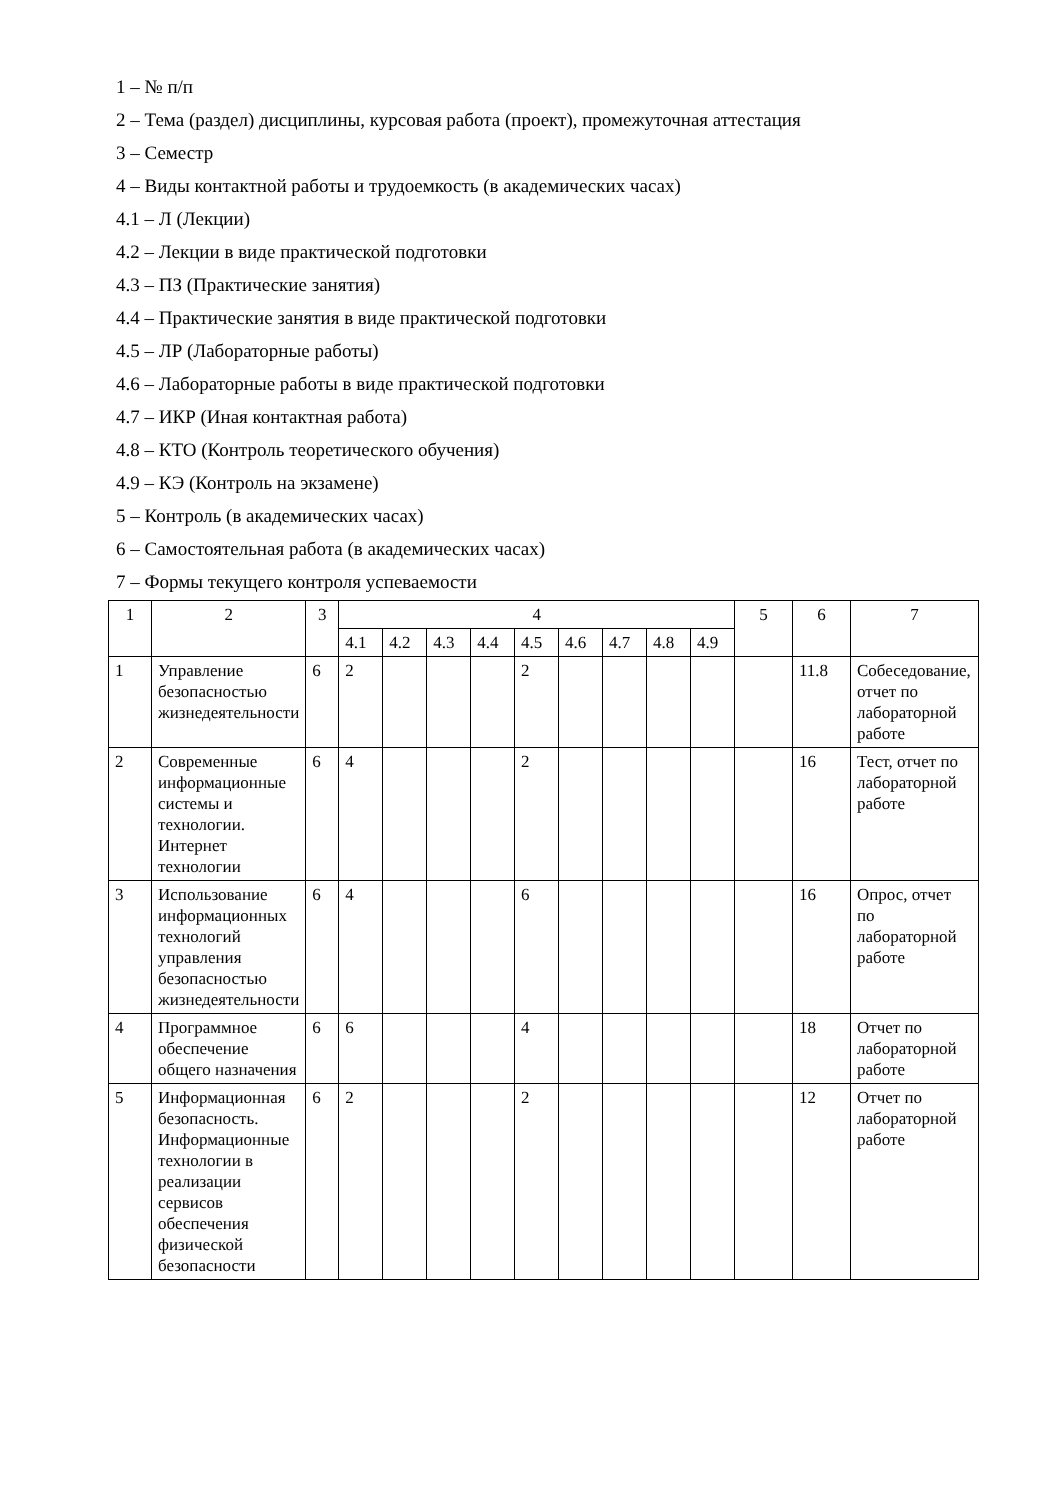1 – № п/п
2 – Тема (раздел) дисциплины, курсовая работа (проект), промежуточная аттестация
3 – Семестр
4 – Виды контактной работы и трудоемкость (в академических часах)
4.1 – Л (Лекции)
4.2 – Лекции в виде практической подготовки
4.3 – ПЗ (Практические занятия)
4.4 – Практические занятия в виде практической подготовки
4.5 – ЛР (Лабораторные работы)
4.6 – Лабораторные работы в виде практической подготовки
4.7 – ИКР (Иная контактная работа)
4.8 – КТО (Контроль теоретического обучения)
4.9 – КЭ (Контроль на экзамене)
5 – Контроль (в академических часах)
6 – Самостоятельная работа (в академических часах)
7 – Формы текущего контроля успеваемости
| 1 | 2 | 3 | 4 | | | | | | | | | 5 | 6 | 7 |
| | | | 4.1 | 4.2 | 4.3 | 4.4 | 4.5 | 4.6 | 4.7 | 4.8 | 4.9 | | | |
| 1 | Управление безопасностью жизнедеятельности | 6 | 2 | | | | 2 | | | | | | 11.8 | Собеседование, отчет по лабораторной работе |
| 2 | Современные информационные системы и технологии. Интернет технологии | 6 | 4 | | | | 2 | | | | | | 16 | Тест, отчет по лабораторной работе |
| 3 | Использование информационных технологий управления безопасностью жизнедеятельности | 6 | 4 | | | | 6 | | | | | | 16 | Опрос, отчет по лабораторной работе |
| 4 | Программное обеспечение общего назначения | 6 | 6 | | | | 4 | | | | | | 18 | Отчет по лабораторной работе |
| 5 | Информационная безопасность. Информационные технологии в реализации сервисов обеспечения физической безопасности | 6 | 2 | | | | 2 | | | | | | 12 | Отчет по лабораторной работе |